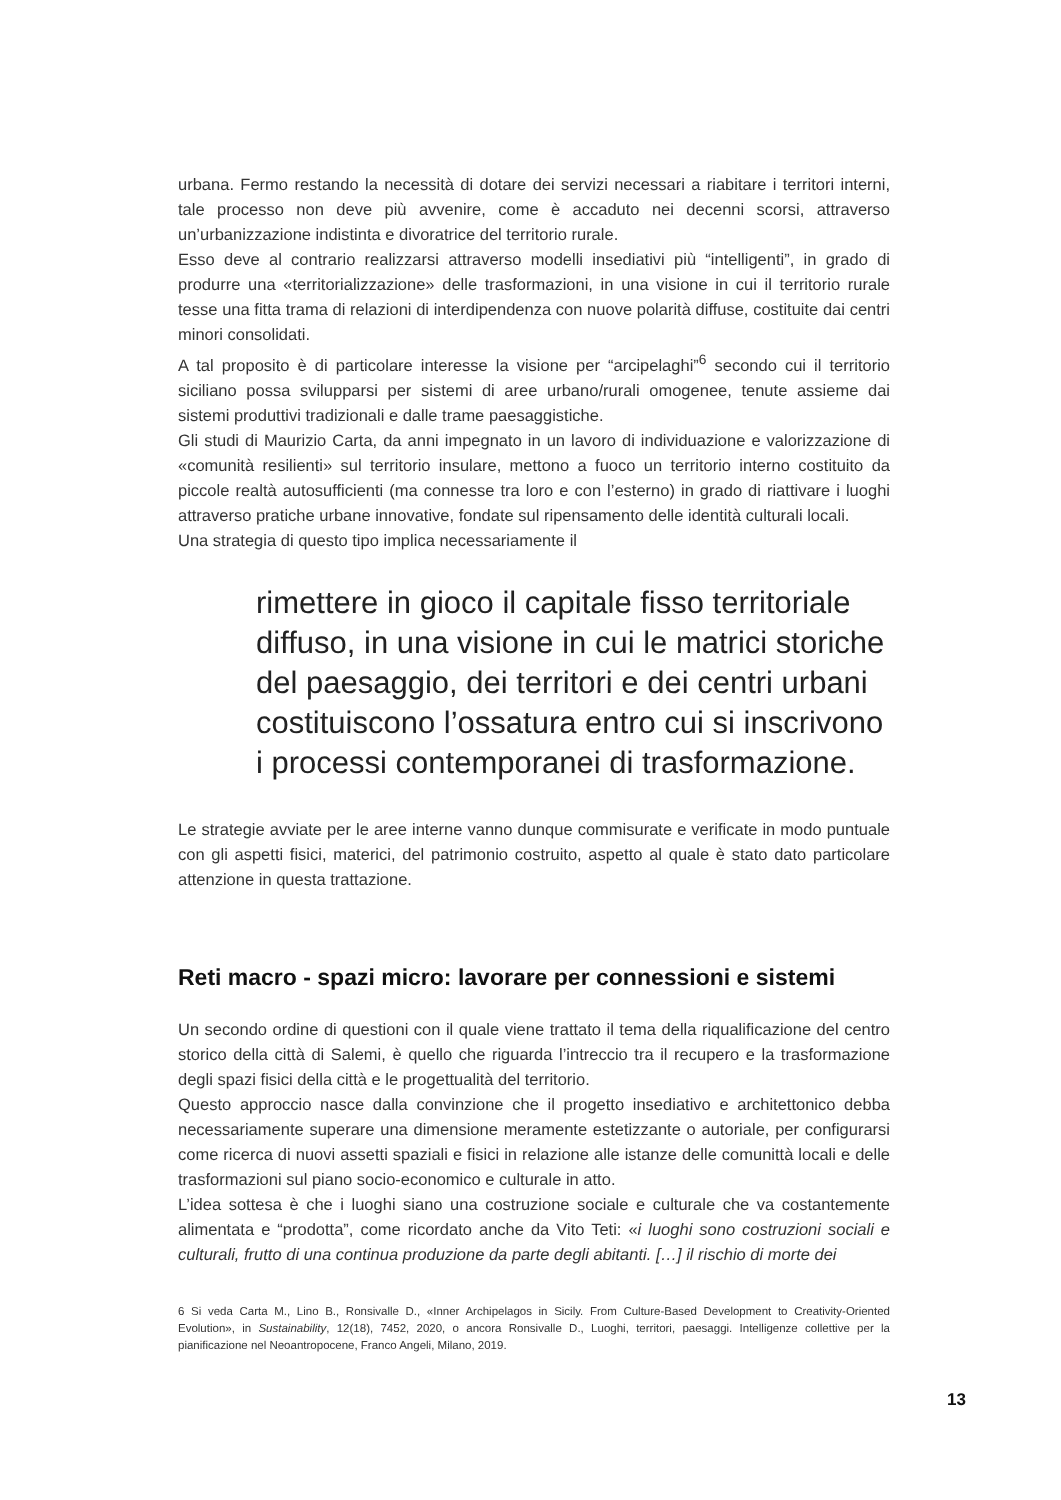urbana. Fermo restando la necessità di dotare dei servizi necessari a riabitare i territori interni, tale processo non deve più avvenire, come è accaduto nei decenni scorsi, attraverso un’urbanizzazione indistinta e divoratrice del territorio rurale.
Esso deve al contrario realizzarsi attraverso modelli insediativi più “intelligenti”, in grado di produrre una «territorializzazione» delle trasformazioni, in una visione in cui il territorio rurale tesse una fitta trama di relazioni di interdipendenza con nuove polarità diffuse, costituite dai centri minori consolidati.
A tal proposito è di particolare interesse la visione per “arcipelaghi”<sup>6</sup> secondo cui il territorio siciliano possa svilupparsi per sistemi di aree urbano/rurali omogenee, tenute assieme dai sistemi produttivi tradizionali e dalle trame paesaggistiche.
Gli studi di Maurizio Carta, da anni impegnato in un lavoro di individuazione e valorizzazione di «comunità resilienti» sul territorio insulare, mettono a fuoco un territorio interno costituito da piccole realtà autosufficienti (ma connesse tra loro e con l’esterno) in grado di riattivare i luoghi attraverso pratiche urbane innovative, fondate sul ripensamento delle identità culturali locali.
Una strategia di questo tipo implica necessariamente il
rimettere in gioco il capitale fisso territoriale diffuso, in una visione in cui le matrici storiche del paesaggio, dei territori e dei centri urbani costituiscono l’ossatura entro cui si inscrivono i processi contemporanei di trasformazione.
Le strategie avviate per le aree interne vanno dunque commisurate e verificate in modo puntuale con gli aspetti fisici, materici, del patrimonio costruito, aspetto al quale è stato dato particolare attenzione in questa trattazione.
Reti macro - spazi micro: lavorare per connessioni e sistemi
Un secondo ordine di questioni con il quale viene trattato il tema della riqualificazione del centro storico della città di Salemi, è quello che riguarda l’intreccio tra il recupero e la trasformazione degli spazi fisici della città e le progettualità del territorio.
Questo approccio nasce dalla convinzione che il progetto insediativo e architettonico debba necessariamente superare una dimensione meramente estetizzante o autoriale, per configurarsi come ricerca di nuovi assetti spaziali e fisici in relazione alle istanze delle comunittà locali e delle trasformazioni sul piano socio-economico e culturale in atto.
L’idea sottesa è che i luoghi siano una costruzione sociale e culturale che va costantemente alimentata e “prodotta”, come ricordato anche da Vito Teti: «i luoghi sono costruzioni sociali e culturali, frutto di una continua produzione da parte degli abitanti. […] il rischio di morte dei
6 Si veda Carta M., Lino B., Ronsivalle D., «Inner Archipelagos in Sicily. From Culture-Based Development to Creativity-Oriented Evolution», in Sustainability, 12(18), 7452, 2020, o ancora Ronsivalle D., Luoghi, territori, paesaggi. Intelligenze collettive per la pianificazione nel Neoantropocene, Franco Angeli, Milano, 2019.
13